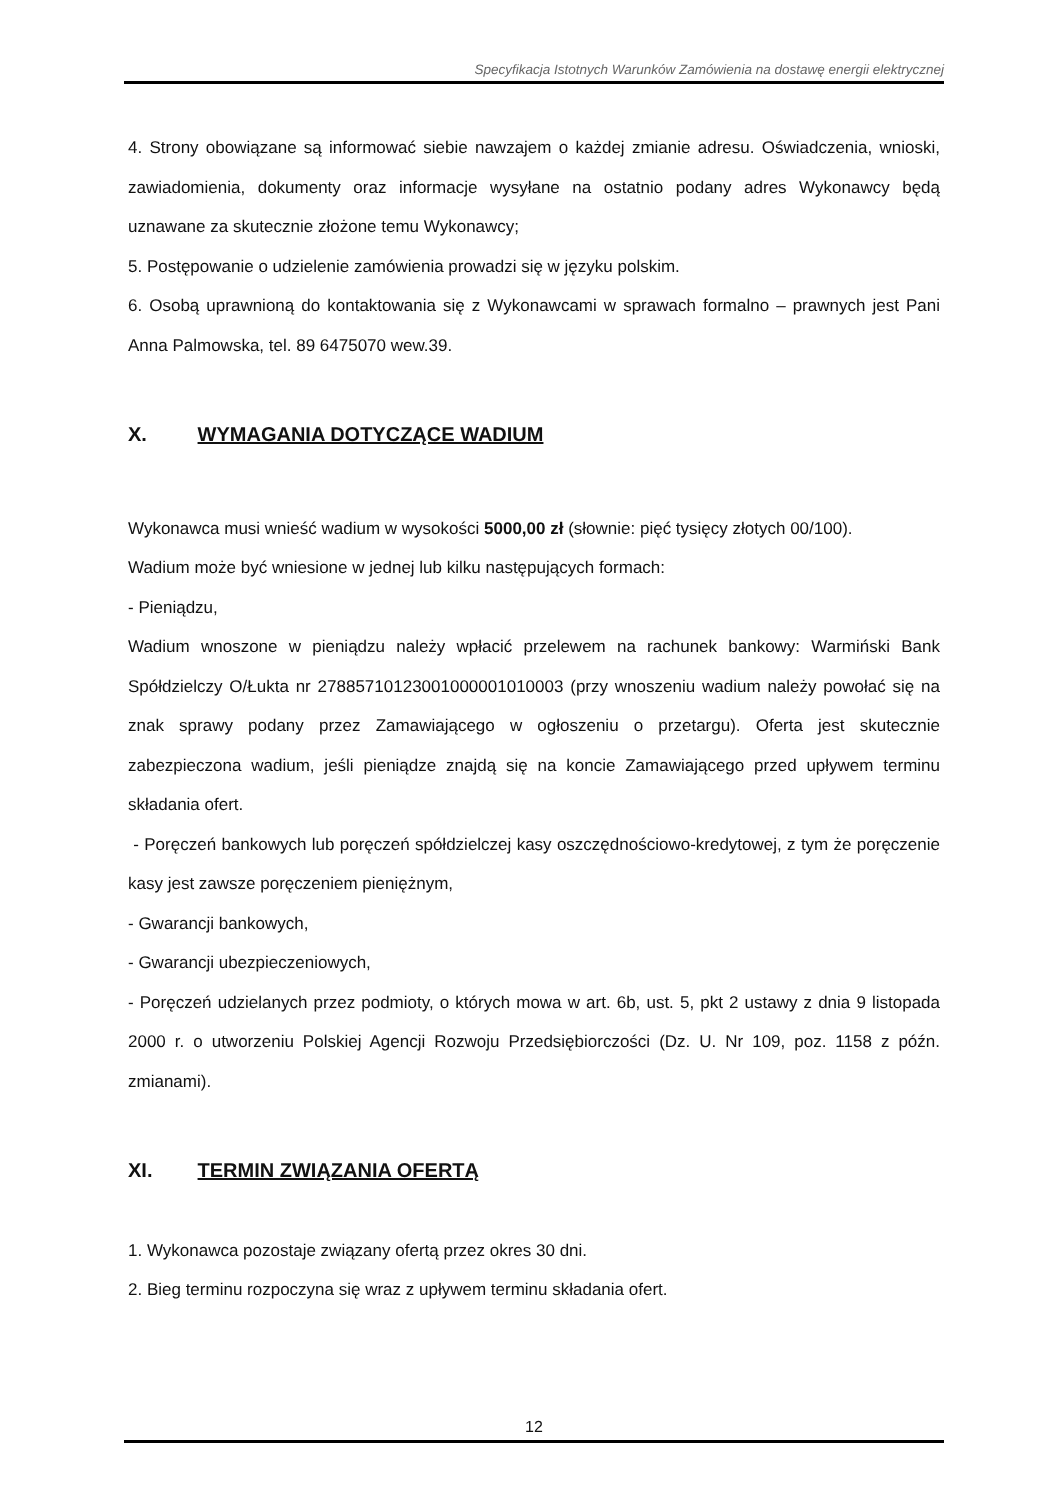Specyfikacja Istotnych Warunków Zamówienia na dostawę energii elektrycznej
4. Strony obowiązane są informować siebie nawzajem o każdej zmianie adresu. Oświadczenia, wnioski, zawiadomienia, dokumenty oraz informacje wysyłane na ostatnio podany adres Wykonawcy będą uznawane za skutecznie złożone temu Wykonawcy;
5. Postępowanie o udzielenie zamówienia prowadzi się w języku polskim.
6. Osobą uprawnioną do kontaktowania się z Wykonawcami w sprawach formalno – prawnych jest Pani Anna Palmowska, tel. 89 6475070 wew.39.
X. WYMAGANIA DOTYCZĄCE WADIUM
Wykonawca musi wnieść wadium w wysokości 5000,00 zł (słownie: pięć tysięcy złotych 00/100).
Wadium może być wniesione w jednej lub kilku następujących formach:
- Pieniądzu,
Wadium wnoszone w pieniądzu należy wpłacić przelewem na rachunek bankowy: Warmiński Bank Spółdzielczy O/Łukta nr 27885710123001000001010003 (przy wnoszeniu wadium należy powołać się na znak sprawy podany przez Zamawiającego w ogłoszeniu o przetargu). Oferta jest skutecznie zabezpieczona wadium, jeśli pieniądze znajdą się na koncie Zamawiającego przed upływem terminu składania ofert.
- Poręczeń bankowych lub poręczeń spółdzielczej kasy oszczędnościowo-kredytowej, z tym że poręczenie kasy jest zawsze poręczeniem pieniężnym,
- Gwarancji bankowych,
- Gwarancji ubezpieczeniowych,
- Poręczeń udzielanych przez podmioty, o których mowa w art. 6b, ust. 5, pkt 2 ustawy z dnia 9 listopada 2000 r. o utworzeniu Polskiej Agencji Rozwoju Przedsiębiorczości (Dz. U. Nr 109, poz. 1158 z późn. zmianami).
XI. TERMIN ZWIĄZANIA OFERTĄ
1. Wykonawca pozostaje związany ofertą przez okres 30 dni.
2. Bieg terminu rozpoczyna się wraz z upływem terminu składania ofert.
12